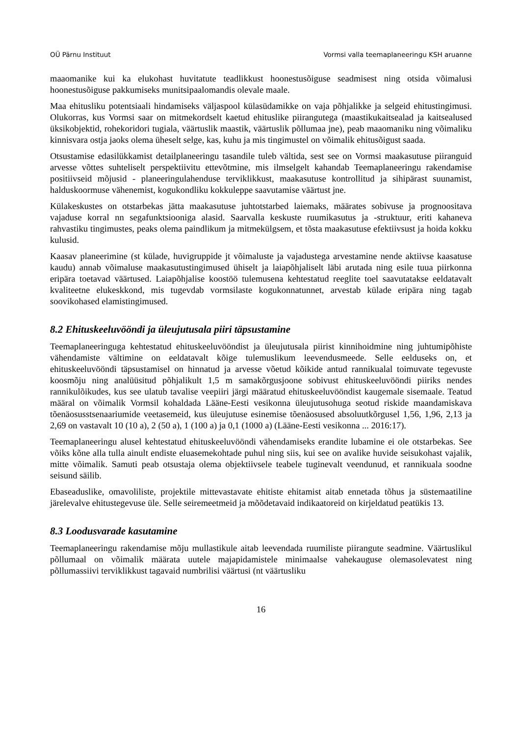OÜ Pärnu Instituut Vormsi valla teemaplaneeringu KSH aruanne
maaomanike kui ka elukohast huvitatute teadlikkust hoonestusõiguse seadmisest ning otsida võimalusi hoonestusõiguse pakkumiseks munitsipaalomandis olevale maale.
Maa ehitusliku potentsiaali hindamiseks väljaspool külasüdamikke on vaja põhjalikke ja selgeid ehitustingimusi. Olukorras, kus Vormsi saar on mitmekordselt kaetud ehituslike piirangutega (maastikukaitsealad ja kaitsealused üksikobjektid, rohekoridori tugiala, väärtuslik maastik, väärtuslik põllumaa jne), peab maaomaniku ning võimaliku kinnisvara ostja jaoks olema üheselt selge, kas, kuhu ja mis tingimustel on võimalik ehitusõigust saada.
Otsustamise edasilükkamist detailplaneeringu tasandile tuleb vältida, sest see on Vormsi maakasutuse piiranguid arvesse võttes suhteliselt perspektiivitu ettevõtmine, mis ilmselgelt kahandab Teemaplaneeringu rakendamise positiivseid mõjusid - planeeringulahenduse terviklikkust, maakasutuse kontrollitud ja sihipärast suunamist, halduskoormuse vähenemist, kogukondliku kokkuleppe saavutamise väärtust jne.
Külakeskustes on otstarbekas jätta maakasutuse juhtotstarbed laiemaks, määrates sobivuse ja prognoositava vajaduse korral nn segafunktsiooniga alasid. Saarvalla keskuste ruumikasutus ja -struktuur, eriti kahaneva rahvastiku tingimustes, peaks olema paindlikum ja mitmekülgsem, et tõsta maakasutuse efektiivsust ja hoida kokku kulusid.
Kaasav planeerimine (st külade, huvigruppide jt võimaluste ja vajadustega arvestamine nende aktiivse kaasatuse kaudu) annab võimaluse maakasutustingimused ühiselt ja laiapõhjaliselt läbi arutada ning esile tuua piirkonna eripära toetavad väärtused. Laiapõhjalise koostöö tulemusena kehtestatud reeglite toel saavutatakse eeldatavalt kvaliteetne elukeskkond, mis tugevdab vormsilaste kogukonnatunnet, arvestab külade eripära ning tagab soovikohased elamistingimused.
8.2 Ehituskeeluvööndi ja üleujutusala piiri täpsustamine
Teemaplaneeringuga kehtestatud ehituskeeluvööndist ja üleujutusala piirist kinnihoidmine ning juhtumipõhiste vähendamiste vältimine on eeldatavalt kõige tulemuslikum leevendusmeede. Selle eelduseks on, et ehituskeeluvööndi täpsustamisel on hinnatud ja arvesse võetud kõikide antud rannikualal toimuvate tegevuste koosmõju ning analüüsitud põhjalikult 1,5 m samakõrgusjoone sobivust ehituskeeluvööndi piiriks nendes rannikulõikudes, kus see ulatub tavalise veepiiri järgi määratud ehituskeeluvööndist kaugemale sisemaale. Teatud määral on võimalik Vormsil kohaldada Lääne-Eesti vesikonna üleujutusohuga seotud riskide maandamiskava tõenäosusstsenaariumide veetasemeid, kus üleujutuse esinemise tõenäosused absoluutkõrgusel 1,56, 1,96, 2,13 ja 2,69 on vastavalt 10 (10 a), 2 (50 a), 1 (100 a) ja 0,1 (1000 a) (Lääne-Eesti vesikonna ... 2016:17).
Teemaplaneeringu alusel kehtestatud ehituskeeluvööndi vähendamiseks erandite lubamine ei ole otstarbekas. See võiks kõne alla tulla ainult endiste eluasemekohtade puhul ning siis, kui see on avalike huvide seisukohast vajalik, mitte võimalik. Samuti peab otsustaja olema objektiivsele teabele tuginevalt veendunud, et rannikuala soodne seisund säilib.
Ebaseaduslike, omavoliliste, projektile mittevastavate ehitiste ehitamist aitab ennetada tõhus ja süstemaatiline järelevalve ehitustegevuse üle. Selle seiremeetmeid ja mõõdetavaid indikaatoreid on kirjeldatud peatükis 13.
8.3 Loodusvarade kasutamine
Teemaplaneeringu rakendamise mõju mullastikule aitab leevendada ruumiliste piirangute seadmine. Väärtuslikul põllumaal on võimalik määrata uutele majapidamistele minimaalse vahekauguse olemasolevatest ning põllumassiivi terviklikkust tagavaid numbrilisi väärtusi (nt väärtusliku
16